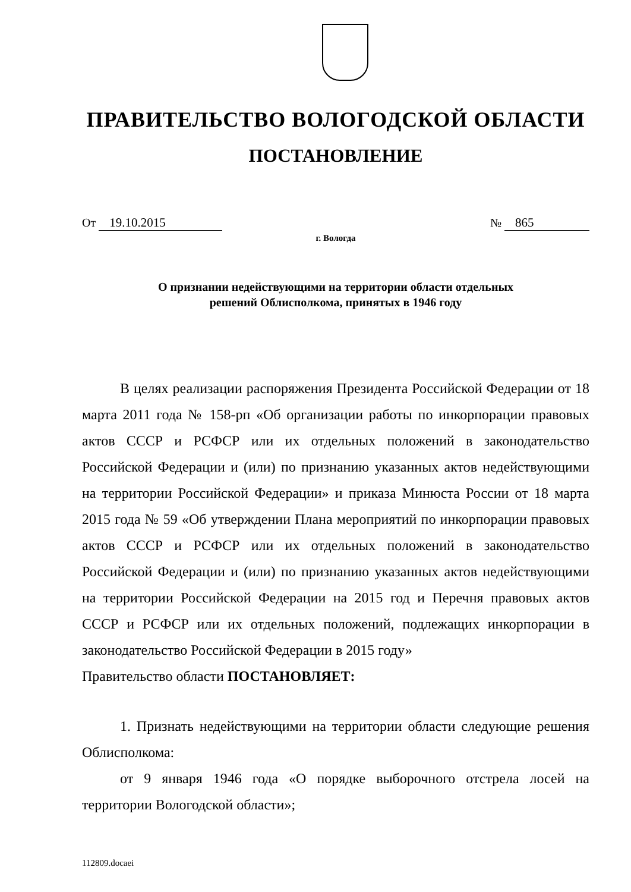ПРАВИТЕЛЬСТВО ВОЛОГОДСКОЙ ОБЛАСТИ
ПОСТАНОВЛЕНИЕ
От 19.10.2015 № 865
г. Вологда
О признании недействующими на территории области отдельных
решений Облисполкома, принятых в 1946 году
В целях реализации распоряжения Президента Российской Федерации от 18 марта 2011 года № 158-рп «Об организации работы по инкорпорации правовых актов СССР и РСФСР или их отдельных положений в законодательство Российской Федерации и (или) по признанию указанных актов недействующими на территории Российской Федерации» и приказа Минюста России от 18 марта 2015 года № 59 «Об утверждении Плана мероприятий по инкорпорации правовых актов СССР и РСФСР или их отдельных положений в законодательство Российской Федерации и (или) по признанию указанных актов недействующими на территории Российской Федерации на 2015 год и Перечня правовых актов СССР и РСФСР или их отдельных положений, подлежащих инкорпорации в законодательство Российской Федерации в 2015 году»
Правительство области ПОСТАНОВЛЯЕТ:
1. Признать недействующими на территории области следующие решения Облисполкома:
от 9 января 1946 года «О порядке выборочного отстрела лосей на территории Вологодской области»;
112809.docaei